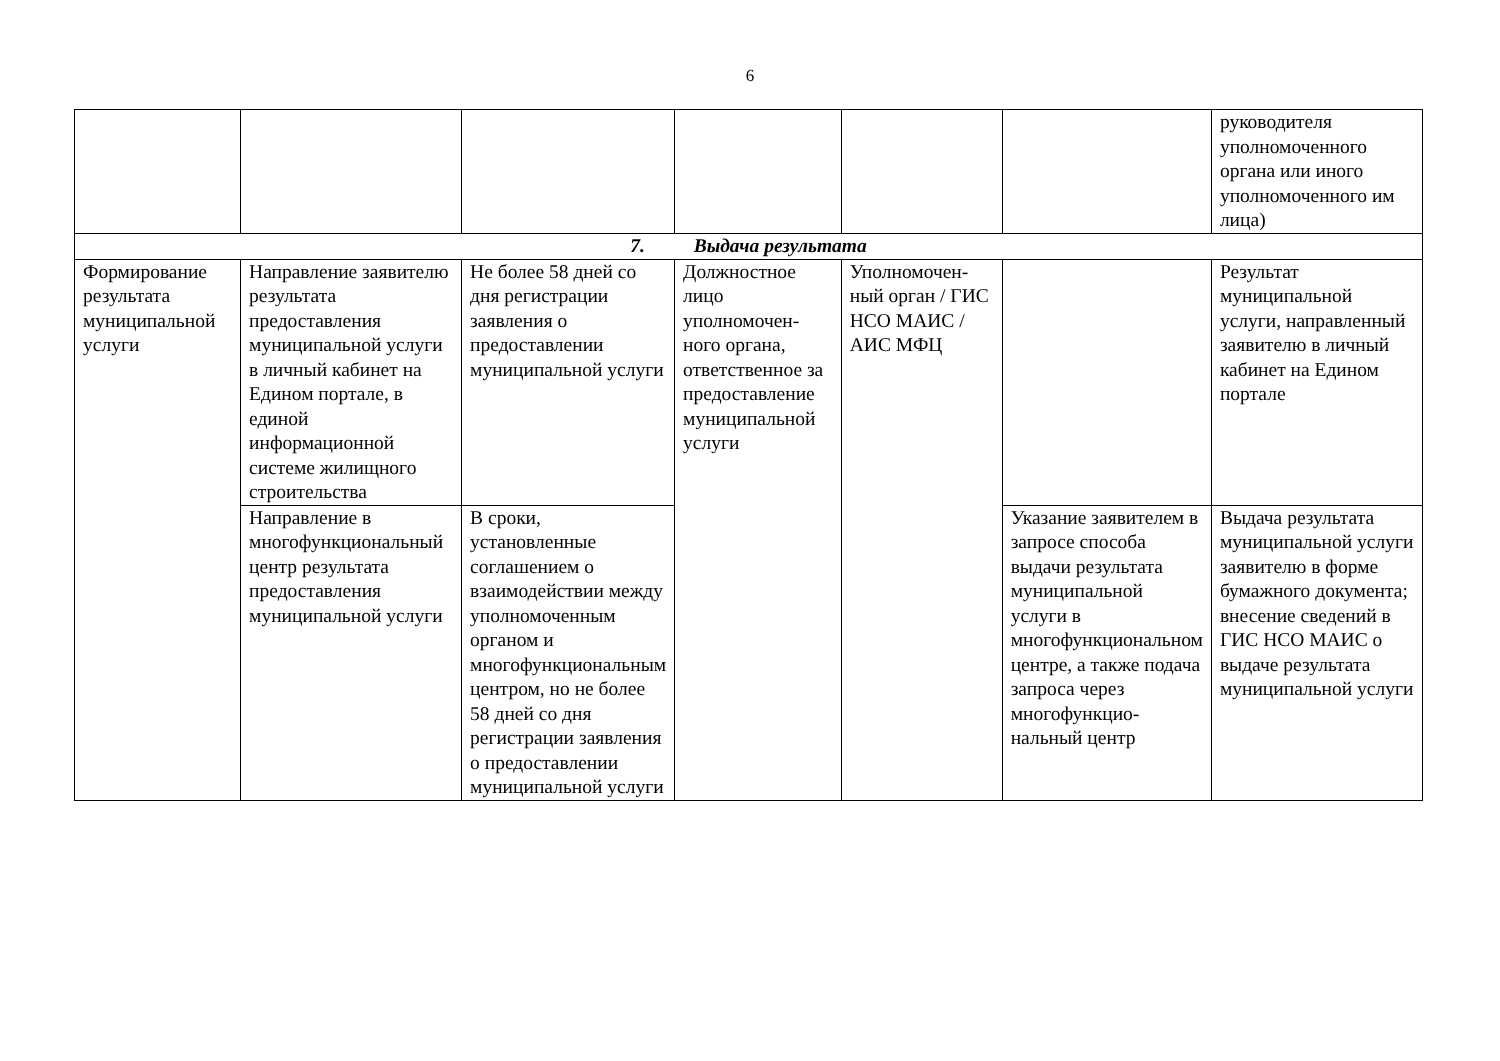6
| | | | | | | руководителя уполномоченного органа или иного уполномоченного им лица) |
| 7. Выдача результата | | | | | | |
| Формирование результата муниципальной услуги | Направление заявителю результата предоставления муниципальной услуги в личный кабинет на Едином портале, в единой информационной системе жилищного строительства | Не более 58 дней со дня регистрации заявления о предоставлении муниципальной услуги | Должностное лицо уполномочен-ного органа, ответственное за предоставление муниципальной услуги | Уполномочен-ный орган / ГИС НСО МАИС / АИС МФЦ | | Результат муниципальной услуги, направленный заявителю в личный кабинет на Едином портале |
| | Направление в многофункциональный центр результата предоставления муниципальной услуги | В сроки, установленные соглашением о взаимодействии между уполномоченным органом и многофункциональным центром, но не более 58 дней со дня регистрации заявления о предоставлении муниципальной услуги | | | Указание заявителем в запросе способа выдачи результата муниципальной услуги в многофункциональном центре, а также подача запроса через многофункцио-нальный центр | Выдача результата муниципальной услуги заявителю в форме бумажного документа; внесение сведений в ГИС НСО МАИС о выдаче результата муниципальной услуги |